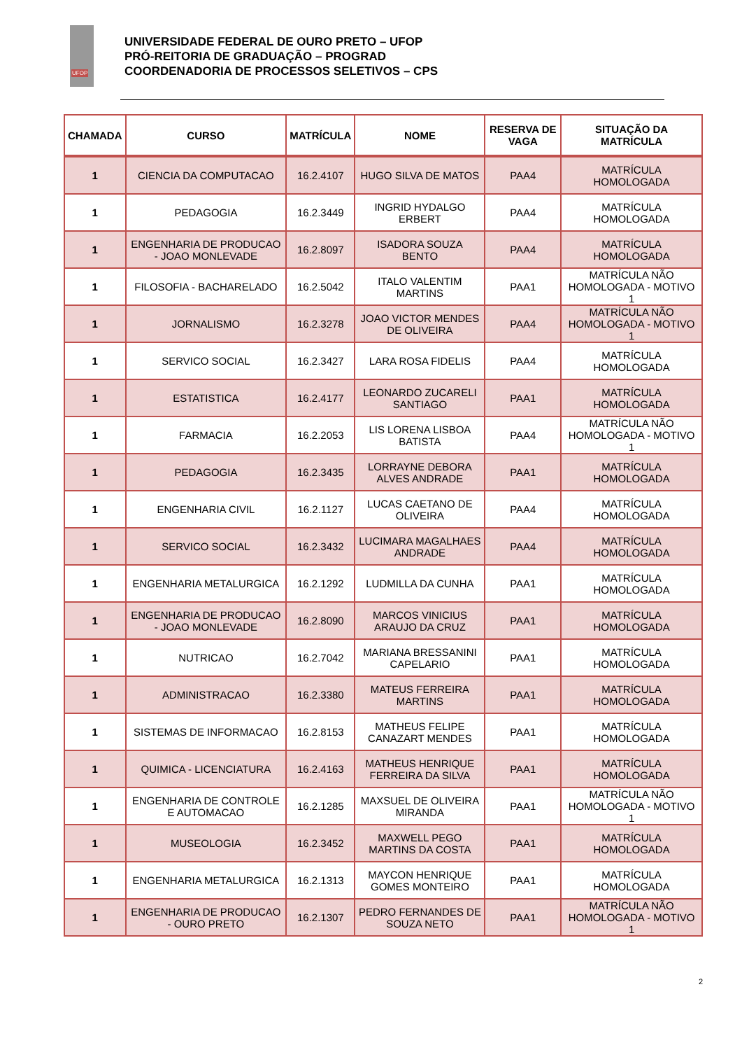UFOP
UNIVERSIDADE FEDERAL DE OURO PRETO – UFOP
PRÓ-REITORIA DE GRADUAÇÃO – PROGRAD
COORDENADORIA DE PROCESSOS SELETIVOS – CPS
| CHAMADA | CURSO | MATRÍCULA | NOME | RESERVA DE VAGA | SITUAÇÃO DA MATRÍCULA |
| --- | --- | --- | --- | --- | --- |
| 1 | CIENCIA DA COMPUTACAO | 16.2.4107 | HUGO SILVA DE MATOS | PAA4 | MATRÍCULA HOMOLOGADA |
| 1 | PEDAGOGIA | 16.2.3449 | INGRID HYDALGO ERBERT | PAA4 | MATRÍCULA HOMOLOGADA |
| 1 | ENGENHARIA DE PRODUCAO - JOAO MONLEVADE | 16.2.8097 | ISADORA SOUZA BENTO | PAA4 | MATRÍCULA HOMOLOGADA |
| 1 | FILOSOFIA - BACHARELADO | 16.2.5042 | ITALO VALENTIM MARTINS | PAA1 | MATRÍCULA NÃO HOMOLOGADA - MOTIVO 1 |
| 1 | JORNALISMO | 16.2.3278 | JOAO VICTOR MENDES DE OLIVEIRA | PAA4 | MATRÍCULA NÃO HOMOLOGADA - MOTIVO 1 |
| 1 | SERVICO SOCIAL | 16.2.3427 | LARA ROSA FIDELIS | PAA4 | MATRÍCULA HOMOLOGADA |
| 1 | ESTATISTICA | 16.2.4177 | LEONARDO ZUCARELI SANTIAGO | PAA1 | MATRÍCULA HOMOLOGADA |
| 1 | FARMACIA | 16.2.2053 | LIS LORENA LISBOA BATISTA | PAA4 | MATRÍCULA NÃO HOMOLOGADA - MOTIVO 1 |
| 1 | PEDAGOGIA | 16.2.3435 | LORRAYNE DEBORA ALVES ANDRADE | PAA1 | MATRÍCULA HOMOLOGADA |
| 1 | ENGENHARIA CIVIL | 16.2.1127 | LUCAS CAETANO DE OLIVEIRA | PAA4 | MATRÍCULA HOMOLOGADA |
| 1 | SERVICO SOCIAL | 16.2.3432 | LUCIMARA MAGALHAES ANDRADE | PAA4 | MATRÍCULA HOMOLOGADA |
| 1 | ENGENHARIA METALURGICA | 16.2.1292 | LUDMILLA DA CUNHA | PAA1 | MATRÍCULA HOMOLOGADA |
| 1 | ENGENHARIA DE PRODUCAO - JOAO MONLEVADE | 16.2.8090 | MARCOS VINICIUS ARAUJO DA CRUZ | PAA1 | MATRÍCULA HOMOLOGADA |
| 1 | NUTRICAO | 16.2.7042 | MARIANA BRESSANINI CAPELARIO | PAA1 | MATRÍCULA HOMOLOGADA |
| 1 | ADMINISTRACAO | 16.2.3380 | MATEUS FERREIRA MARTINS | PAA1 | MATRÍCULA HOMOLOGADA |
| 1 | SISTEMAS DE INFORMACAO | 16.2.8153 | MATHEUS FELIPE CANAZART MENDES | PAA1 | MATRÍCULA HOMOLOGADA |
| 1 | QUIMICA - LICENCIATURA | 16.2.4163 | MATHEUS HENRIQUE FERREIRA DA SILVA | PAA1 | MATRÍCULA HOMOLOGADA |
| 1 | ENGENHARIA DE CONTROLE E AUTOMACAO | 16.2.1285 | MAXSUEL DE OLIVEIRA MIRANDA | PAA1 | MATRÍCULA NÃO HOMOLOGADA - MOTIVO 1 |
| 1 | MUSEOLOGIA | 16.2.3452 | MAXWELL PEGO MARTINS DA COSTA | PAA1 | MATRÍCULA HOMOLOGADA |
| 1 | ENGENHARIA METALURGICA | 16.2.1313 | MAYCON HENRIQUE GOMES MONTEIRO | PAA1 | MATRÍCULA HOMOLOGADA |
| 1 | ENGENHARIA DE PRODUCAO - OURO PRETO | 16.2.1307 | PEDRO FERNANDES DE SOUZA NETO | PAA1 | MATRÍCULA NÃO HOMOLOGADA - MOTIVO 1 |
2